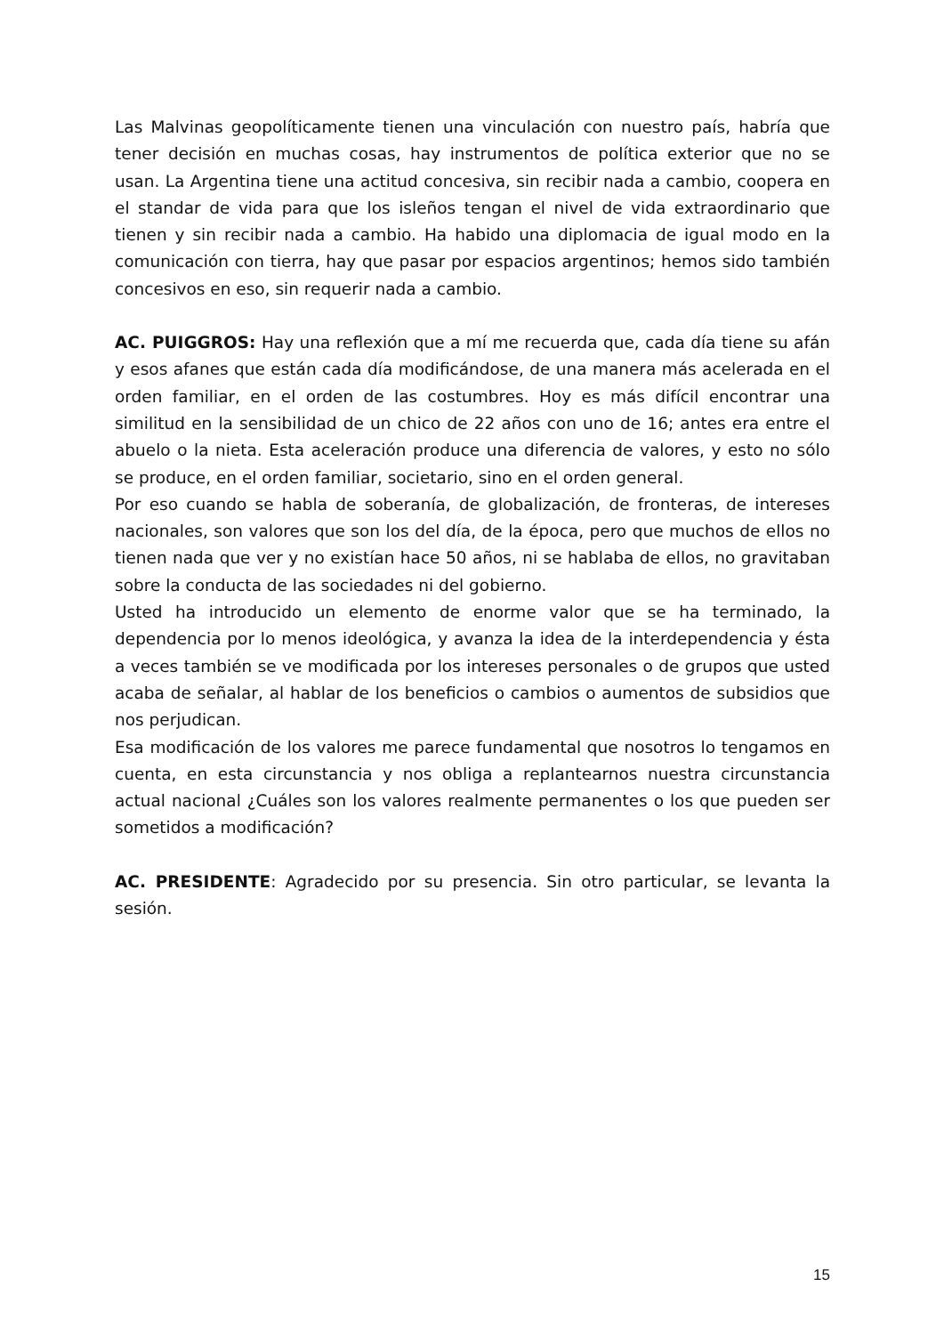Las Malvinas geopolíticamente tienen una vinculación con nuestro país, habría que tener decisión en muchas cosas, hay instrumentos de política exterior que no se usan. La Argentina tiene una actitud concesiva, sin recibir nada a cambio, coopera en el standar de vida para que los isleños tengan el nivel de vida extraordinario que tienen y sin recibir nada a cambio. Ha habido una diplomacia de igual modo en la comunicación con tierra, hay que pasar por espacios argentinos; hemos sido también concesivos en eso, sin requerir nada a cambio.
AC. PUIGGROS: Hay una reflexión que a mí me recuerda que, cada día tiene su afán y esos afanes que están cada día modificándose, de una manera más acelerada en el orden familiar, en el orden de las costumbres. Hoy es más difícil encontrar una similitud en la sensibilidad de un chico de 22 años con uno de 16; antes era entre el abuelo o la nieta. Esta aceleración produce una diferencia de valores, y esto no sólo se produce, en el orden familiar, societario, sino en el orden general.
Por eso cuando se habla de soberanía, de globalización, de fronteras, de intereses nacionales, son valores que son los del día, de la época, pero que muchos de ellos no tienen nada que ver y no existían hace 50 años, ni se hablaba de ellos, no gravitaban sobre la conducta de las sociedades ni del gobierno.
Usted ha introducido un elemento de enorme valor que se ha terminado, la dependencia por lo menos ideológica, y avanza la idea de la interdependencia y ésta a veces también se ve modificada por los intereses personales o de grupos que usted acaba de señalar, al hablar de los beneficios o cambios o aumentos de subsidios que nos perjudican.
Esa modificación de los valores me parece fundamental que nosotros lo tengamos en cuenta, en esta circunstancia y nos obliga a replantearnos nuestra circunstancia actual nacional ¿Cuáles son los valores realmente permanentes o los que pueden ser sometidos a modificación?
AC. PRESIDENTE: Agradecido por su presencia. Sin otro particular, se levanta la sesión.
15